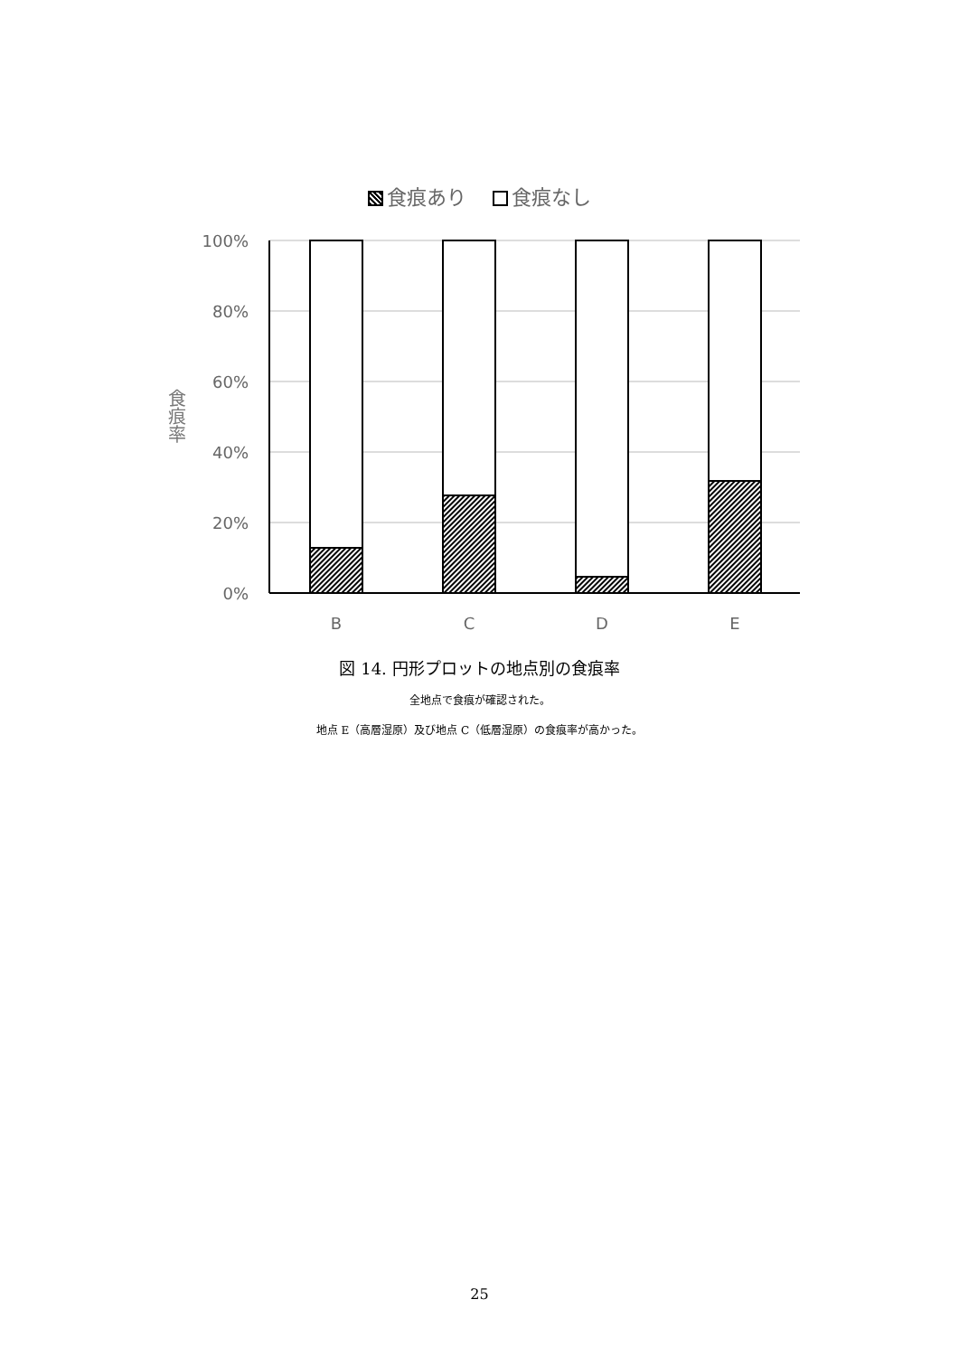食痕あり　 食痕なし
食痕率
100%
80%
60%
40%
20%
0%
B
C
D
E
図 14. 円形プロットの地点別の食痕率
全地点で食痕が確認された。
地点 E（高層湿原）及び地点 C（低層湿原）の食痕率が高かった。
25